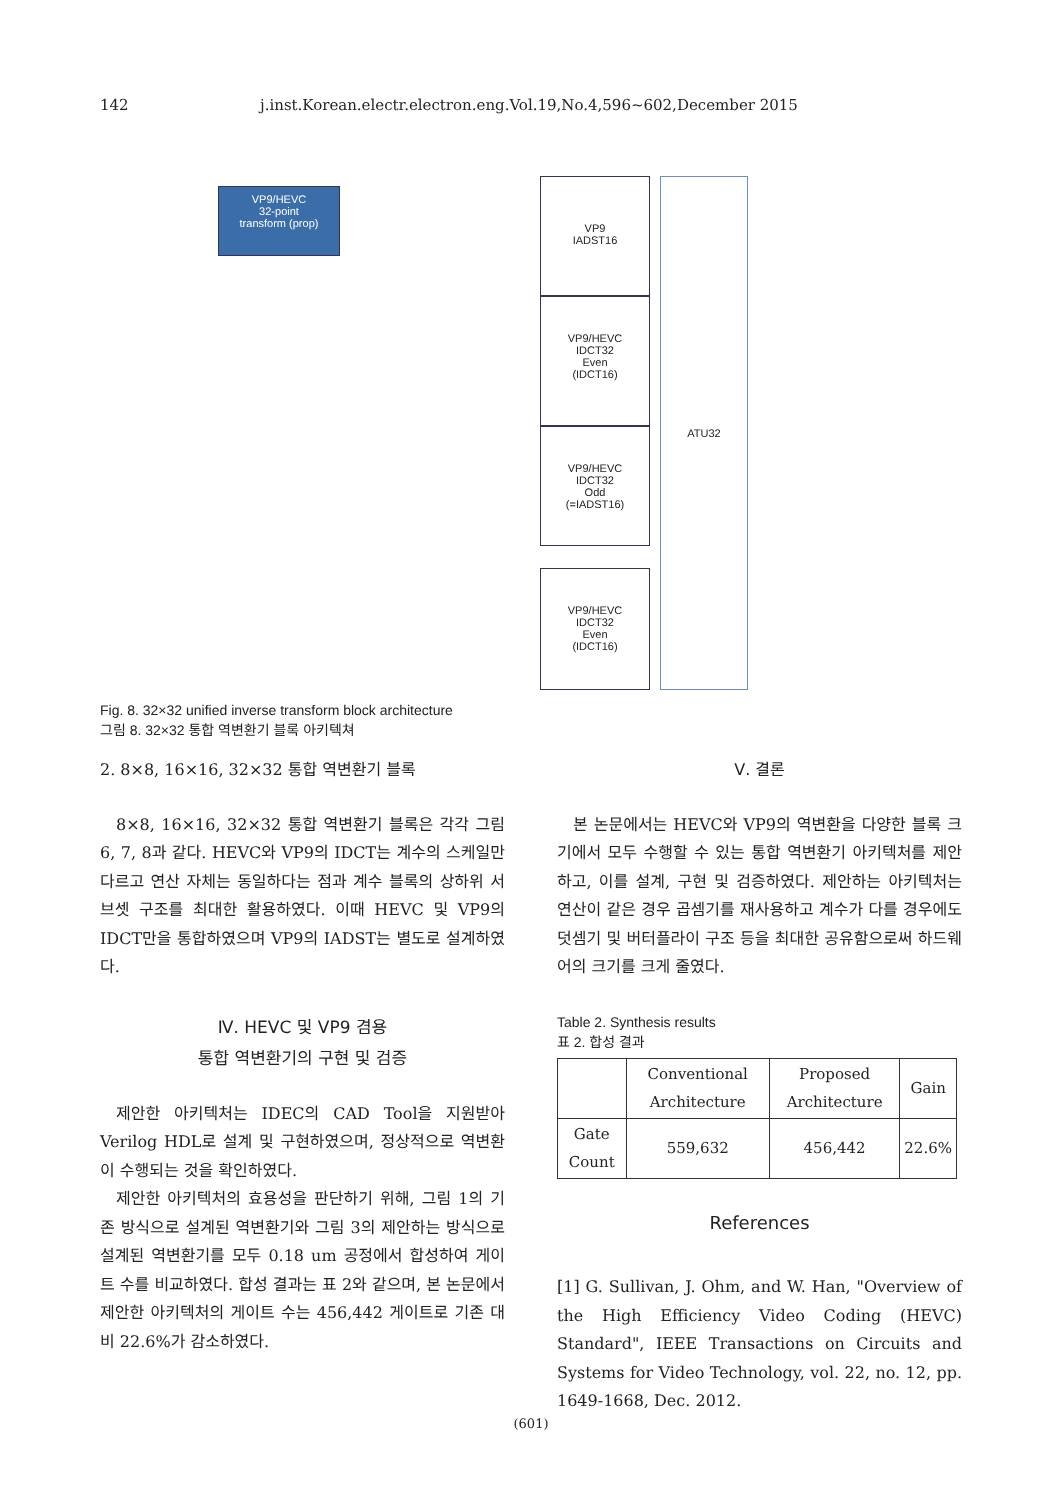142 j.inst.Korean.electr.electron.eng.Vol.19,No.4,596~602,December 2015
VP9/HEVC
32-point
transform (prop)
VP9
IADST16
VP9/HEVC
IDCT32
Even
(IDCT16)
VP9/HEVC
IDCT32
Odd
(=IADST16)
VP9/HEVC
IDCT32
Even
(IDCT16)
ATU32
Fig. 8. 32×32 unified inverse transform block architecture
그림 8. 32×32 통합 역변환기 블록 아키텍쳐
2. 8×8, 16×16, 32×32 통합 역변환기 블록
8×8, 16×16, 32×32 통합 역변환기 블록은 각각 그림 6, 7, 8과 같다. HEVC와 VP9의 IDCT는 계수의 스케일만 다르고 연산 자체는 동일하다는 점과 계수 블록의 상하위 서브셋 구조를 최대한 활용하였다. 이때 HEVC 및 VP9의 IDCT만을 통합하였으며 VP9의 IADST는 별도로 설계하였다.
Ⅳ. HEVC 및 VP9 겸용
통합 역변환기의 구현 및 검증
제안한 아키텍처는 IDEC의 CAD Tool을 지원받아 Verilog HDL로 설계 및 구현하였으며, 정상적으로 역변환이 수행되는 것을 확인하였다.
제안한 아키텍처의 효용성을 판단하기 위해, 그림 1의 기존 방식으로 설계된 역변환기와 그림 3의 제안하는 방식으로 설계된 역변환기를 모두 0.18 um 공정에서 합성하여 게이트 수를 비교하였다. 합성 결과는 표 2와 같으며, 본 논문에서 제안한 아키텍처의 게이트 수는 456,442 게이트로 기존 대비 22.6%가 감소하였다.
Ⅴ. 결론
본 논문에서는 HEVC와 VP9의 역변환을 다양한 블록 크기에서 모두 수행할 수 있는 통합 역변환기 아키텍처를 제안하고, 이를 설계, 구현 및 검증하였다. 제안하는 아키텍처는 연산이 같은 경우 곱셈기를 재사용하고 계수가 다를 경우에도 덧셈기 및 버터플라이 구조 등을 최대한 공유함으로써 하드웨어의 크기를 크게 줄였다.
Table 2. Synthesis results
표 2. 합성 결과
| | Conventional Architecture | Proposed Architecture | Gain |
| --- | --- | --- | --- |
| Gate Count | 559,632 | 456,442 | 22.6% |
References
[1] G. Sullivan, J. Ohm, and W. Han, "Overview of the High Efficiency Video Coding (HEVC) Standard", IEEE Transactions on Circuits and Systems for Video Technology, vol. 22, no. 12, pp. 1649-1668, Dec. 2012.
(601)